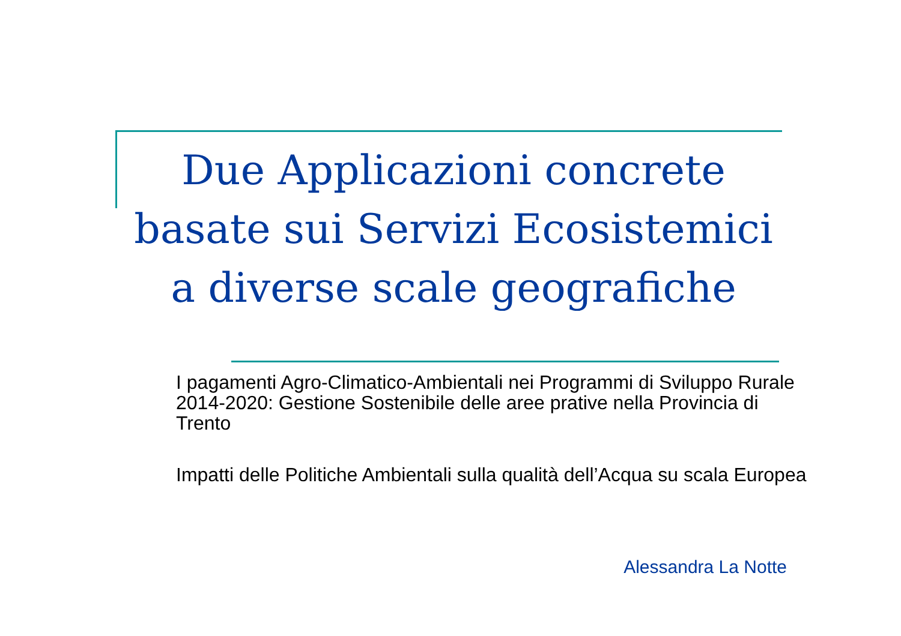Due Applicazioni concrete basate sui Servizi Ecosistemici a diverse scale geografiche
I pagamenti Agro-Climatico-Ambientali nei Programmi di Sviluppo Rurale 2014-2020: Gestione Sostenibile delle aree prative nella Provincia di Trento
Impatti delle Politiche Ambientali sulla qualità dell’Acqua su scala Europea
Alessandra La Notte